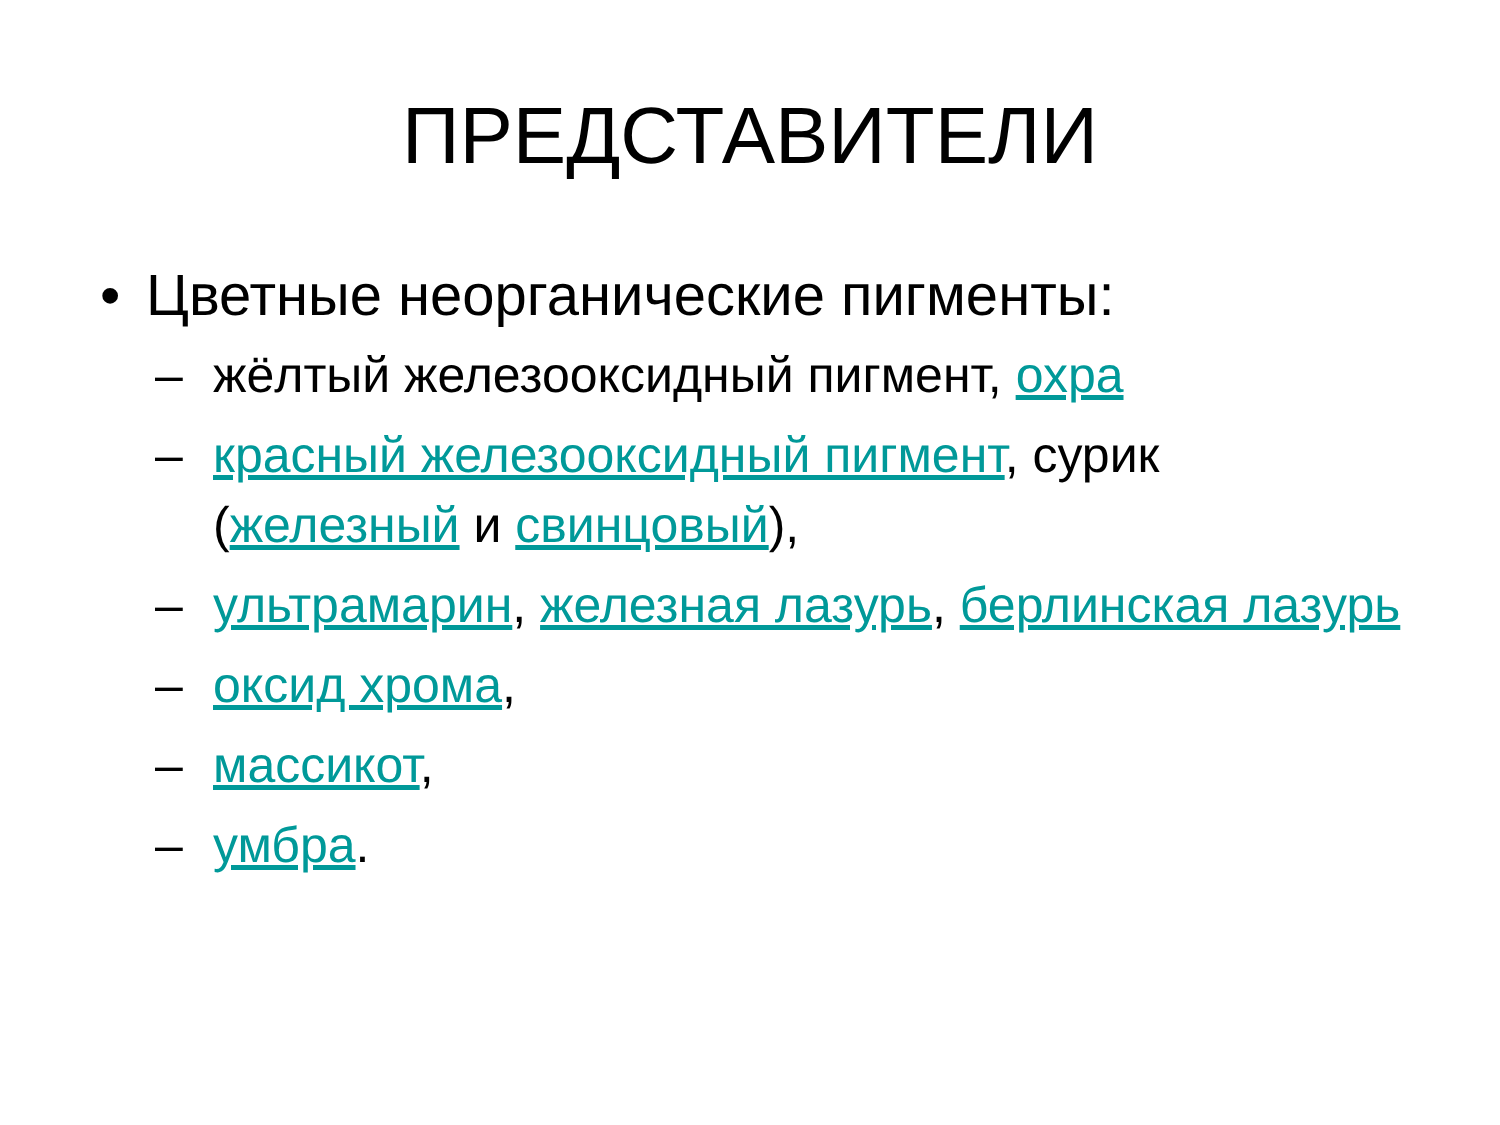ПРЕДСТАВИТЕЛИ
• Цветные неорганические пигменты:
– жёлтый железооксидный пигмент, охра
– красный железооксидный пигмент, сурик (железный и свинцовый),
– ультрамарин, железная лазурь, берлинская лазурь
– оксид хрома,
– массикот,
– умбра.